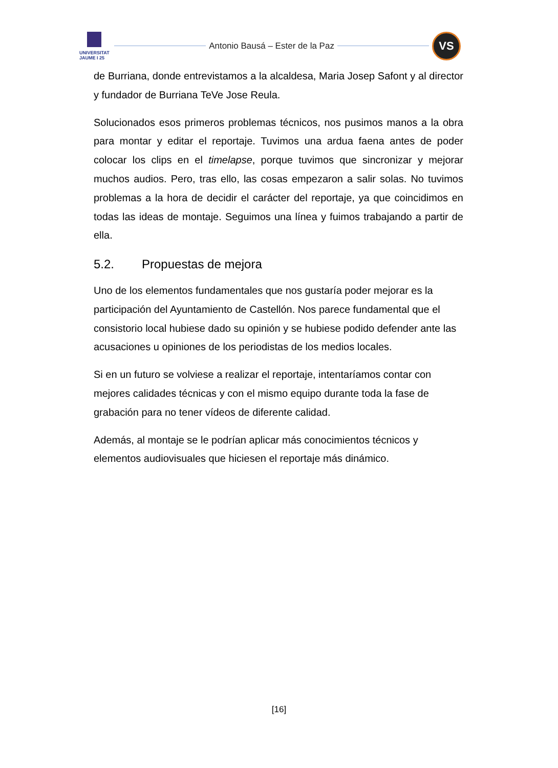UNIVERSITAT
JAUME I 25
Antonio Bausá – Ester de la Paz
VS
de Burriana, donde entrevistamos a la alcaldesa, Maria Josep Safont y al director y fundador de Burriana TeVe Jose Reula.
Solucionados esos primeros problemas técnicos, nos pusimos manos a la obra para montar y editar el reportaje. Tuvimos una ardua faena antes de poder colocar los clips en el timelapse, porque tuvimos que sincronizar y mejorar muchos audios. Pero, tras ello, las cosas empezaron a salir solas. No tuvimos problemas a la hora de decidir el carácter del reportaje, ya que coincidimos en todas las ideas de montaje. Seguimos una línea y fuimos trabajando a partir de ella.
5.2. Propuestas de mejora
Uno de los elementos fundamentales que nos gustaría poder mejorar es la participación del Ayuntamiento de Castellón. Nos parece fundamental que el consistorio local hubiese dado su opinión y se hubiese podido defender ante las acusaciones u opiniones de los periodistas de los medios locales.
Si en un futuro se volviese a realizar el reportaje, intentaríamos contar con mejores calidades técnicas y con el mismo equipo durante toda la fase de grabación para no tener vídeos de diferente calidad.
Además, al montaje se le podrían aplicar más conocimientos técnicos y elementos audiovisuales que hiciesen el reportaje más dinámico.
[16]